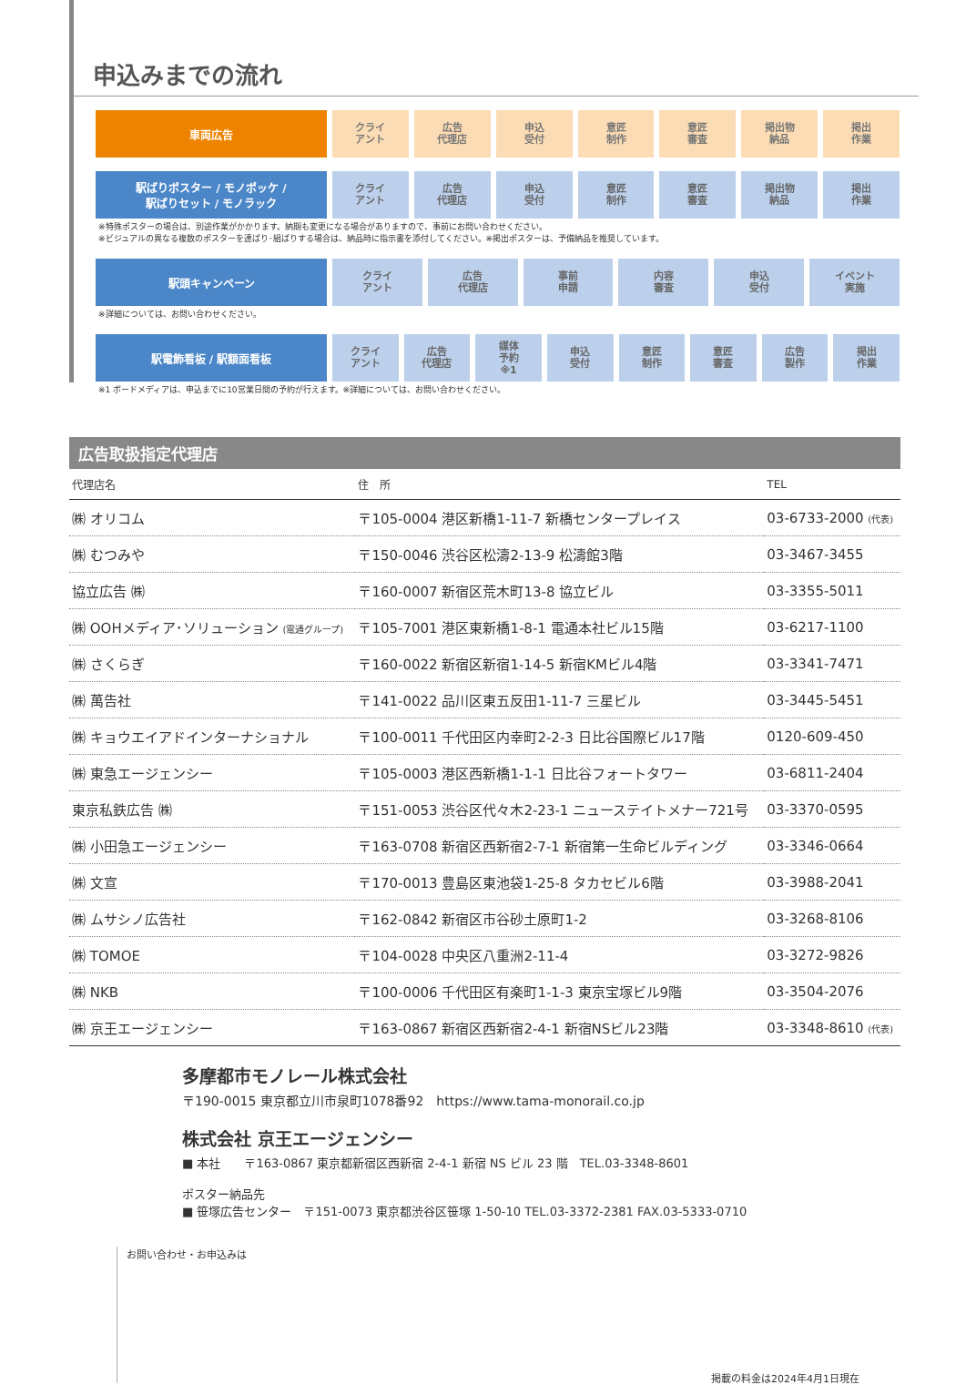申込みまでの流れ
車両広告
クライ
アント
広告
代理店
申込
受付
意匠
制作
意匠
審査
掲出物
納品
掲出
作業
駅ばりポスター / モノポッケ /
駅ばりセット / モノラック
クライ
アント
広告
代理店
申込
受付
意匠
制作
意匠
審査
掲出物
納品
掲出
作業
※特殊ポスターの場合は、別途作業がかかります。納期も変更になる場合がありますので、事前にお問い合わせください。
※ビジュアルの異なる複数のポスターを連ばり･組ばりする場合は、納品時に指示書を添付してください。※掲出ポスターは、予備納品を推奨しています。
駅頭キャンペーン
クライ
アント
広告
代理店
事前
申請
内容
審査
申込
受付
イベント
実施
※詳細については、お問い合わせください。
駅電飾看板 / 駅額面看板
クライ
アント
広告
代理店
媒体
予約
※1
申込
受付
意匠
制作
意匠
審査
広告
製作
掲出
作業
※1 ボードメディアは、申込までに10営業日間の予約が行えます。※詳細については、お問い合わせください。
広告取扱指定代理店
| 代理店名 | 住 所 | TEL |
| --- | --- | --- |
| ㈱ オリコム | 〒105-0004 港区新橋1-11-7 新橋センタープレイス | 03-6733-2000 (代表) |
| ㈱ むつみや | 〒150-0046 渋谷区松濤2-13-9 松濤館3階 | 03-3467-3455 |
| 協立広告 ㈱ | 〒160-0007 新宿区荒木町13-8 協立ビル | 03-3355-5011 |
| ㈱ OOHメディア･ソリューション (電通グループ) | 〒105-7001 港区東新橋1-8-1 電通本社ビル15階 | 03-6217-1100 |
| ㈱ さくらぎ | 〒160-0022 新宿区新宿1-14-5 新宿KMビル4階 | 03-3341-7471 |
| ㈱ 萬告社 | 〒141-0022 品川区東五反田1-11-7 三星ビル | 03-3445-5451 |
| ㈱ キョウエイアドインターナショナル | 〒100-0011 千代田区内幸町2-2-3 日比谷国際ビル17階 | 0120-609-450 |
| ㈱ 東急エージェンシー | 〒105-0003 港区西新橋1-1-1 日比谷フォートタワー | 03-6811-2404 |
| 東京私鉄広告 ㈱ | 〒151-0053 渋谷区代々木2-23-1 ニューステイトメナー721号 | 03-3370-0595 |
| ㈱ 小田急エージェンシー | 〒163-0708 新宿区西新宿2-7-1 新宿第一生命ビルディング | 03-3346-0664 |
| ㈱ 文宣 | 〒170-0013 豊島区東池袋1-25-8 タカセビル6階 | 03-3988-2041 |
| ㈱ ムサシノ広告社 | 〒162-0842 新宿区市谷砂土原町1-2 | 03-3268-8106 |
| ㈱ TOMOE | 〒104-0028 中央区八重洲2-11-4 | 03-3272-9826 |
| ㈱ NKB | 〒100-0006 千代田区有楽町1-1-3 東京宝塚ビル9階 | 03-3504-2076 |
| ㈱ 京王エージェンシー | 〒163-0867 新宿区西新宿2-4-1 新宿NSビル23階 | 03-3348-8610 (代表) |
多摩都市モノレール株式会社
〒190-0015 東京都立川市泉町1078番92　https://www.tama-monorail.co.jp
株式会社 京王エージェンシー
■ 本社　　〒163-0867 東京都新宿区西新宿 2-4-1 新宿 NS ビル 23 階　TEL.03-3348-8601
ポスター納品先
■ 笹塚広告センター　〒151-0073 東京都渋谷区笹塚 1-50-10 TEL.03-3372-2381 FAX.03-5333-0710
お問い合わせ・お申込みは
掲載の料金は2024年4月1日現在